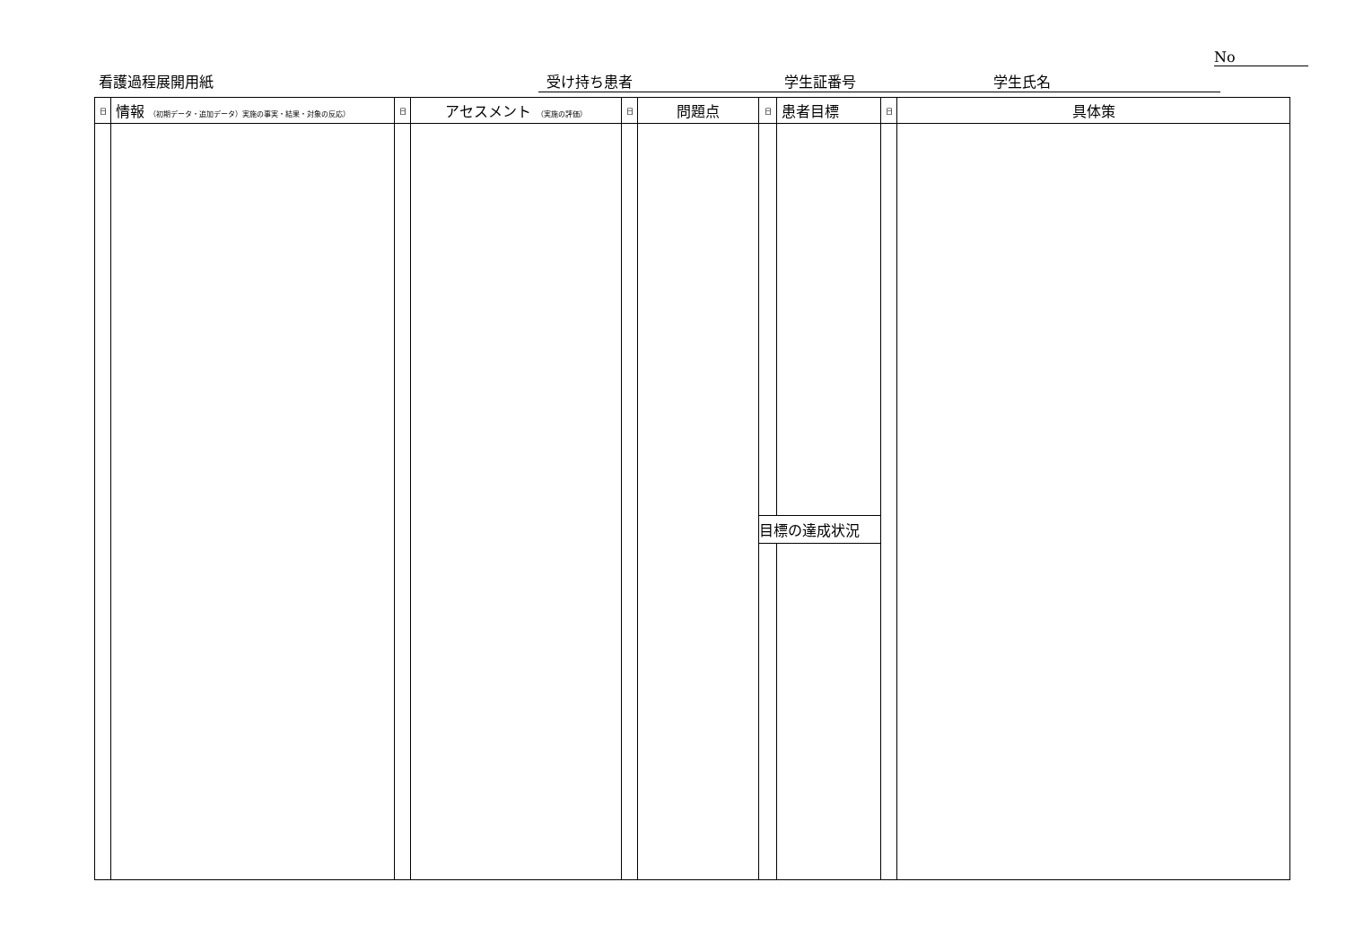No
看護過程展開用紙 受け持ち患者 学生証番号 学生氏名
| 日 | 情報 （初期データ・追加データ）実施の事実・結果・対象の反応） | 日 | アセスメント （実施の評価） | 日 | 問題点 | 日 | 患者目標 | 日 | 具体策 |
| --- | --- | --- | --- | --- | --- | --- | --- | --- | --- |
| | | | | | | 目標の達成状況 | | | |